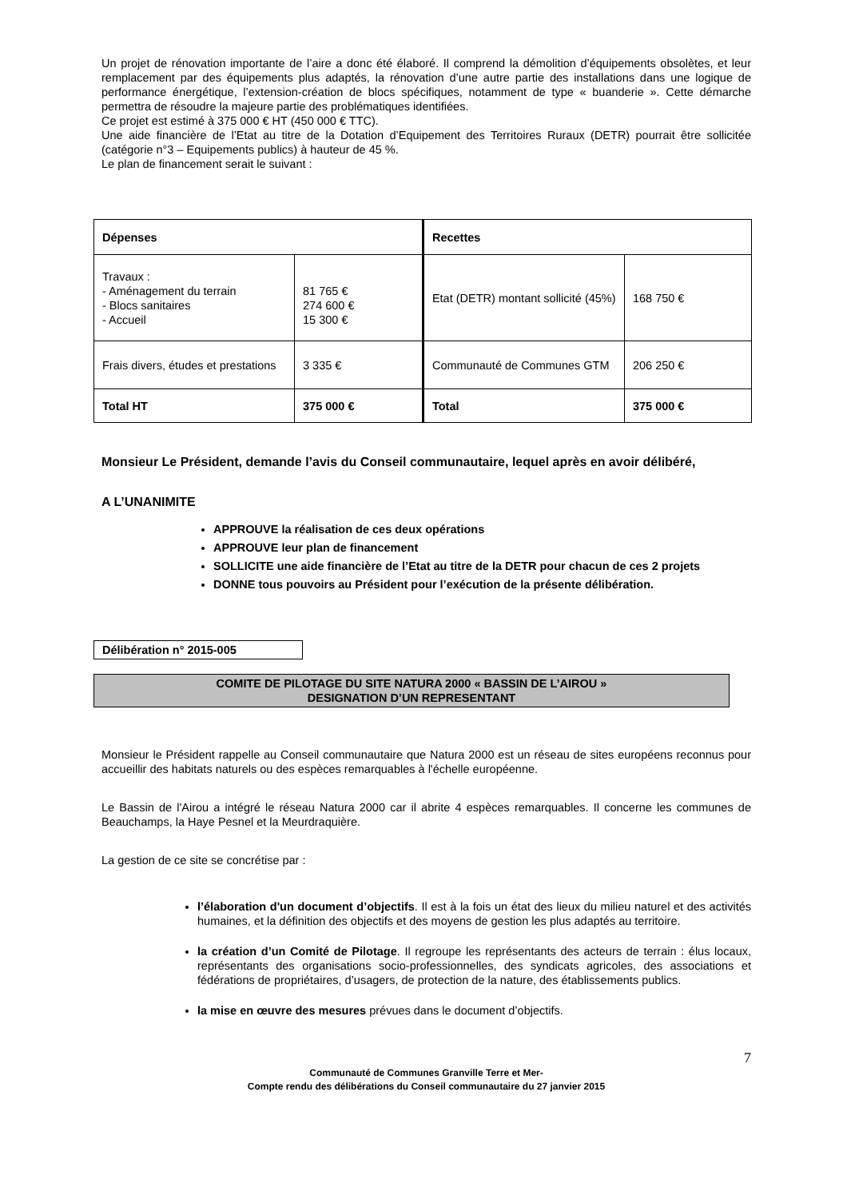Un projet de rénovation importante de l’aire a donc été élaboré. Il comprend la démolition d’équipements obsolètes, et leur remplacement par des équipements plus adaptés, la rénovation d’une autre partie des installations dans une logique de performance énergétique, l’extension-création de blocs spécifiques, notamment de type « buanderie ». Cette démarche permettra de résoudre la majeure partie des problématiques identifiées.
Ce projet est estimé à 375 000 € HT (450 000 € TTC).
Une aide financière de l’Etat au titre de la Dotation d’Equipement des Territoires Ruraux (DETR) pourrait être sollicitée (catégorie n°3 – Equipements publics) à hauteur de 45 %.
Le plan de financement serait le suivant :
| Dépenses | | Recettes | |
| Travaux : - Aménagement du terrain - Blocs sanitaires - Accueil | 81 765 € 274 600 € 15 300 € | Etat (DETR) montant sollicité (45%) | 168 750 € |
| Frais divers, études et prestations | 3 335 € | Communauté de Communes GTM | 206 250 € |
| Total HT | 375 000 € | Total | 375 000 € |
Monsieur Le Président, demande l’avis du Conseil communautaire, lequel après en avoir délibéré,
A L’UNANIMITE
APPROUVE la réalisation de ces deux opérations
APPROUVE leur plan de financement
SOLLICITE une aide financière de l’Etat au titre de la DETR pour chacun de ces 2 projets
DONNE tous pouvoirs au Président pour l’exécution de la présente délibération.
Délibération n° 2015-005
COMITE DE PILOTAGE DU SITE NATURA 2000 « BASSIN DE L’AIROU »
DESIGNATION D’UN REPRESENTANT
Monsieur le Président rappelle au Conseil communautaire que Natura 2000 est un réseau de sites européens reconnus pour accueillir des habitats naturels ou des espèces remarquables à l'échelle européenne.
Le Bassin de l'Airou a intégré le réseau Natura 2000 car il abrite 4 espèces remarquables. Il concerne les communes de Beauchamps, la Haye Pesnel et la Meurdraquière.
La gestion de ce site se concrétise par :
l’élaboration d'un document d’objectifs. Il est à la fois un état des lieux du milieu naturel et des activités humaines, et la définition des objectifs et des moyens de gestion les plus adaptés au territoire.
la création d’un Comité de Pilotage. Il regroupe les représentants des acteurs de terrain : élus locaux, représentants des organisations socio-professionnelles, des syndicats agricoles, des associations et fédérations de propriétaires, d’usagers, de protection de la nature, des établissements publics.
la mise en œuvre des mesures prévues dans le document d’objectifs.
7
Communauté de Communes Granville Terre et Mer-
Compte rendu des délibérations du Conseil communautaire du 27 janvier 2015